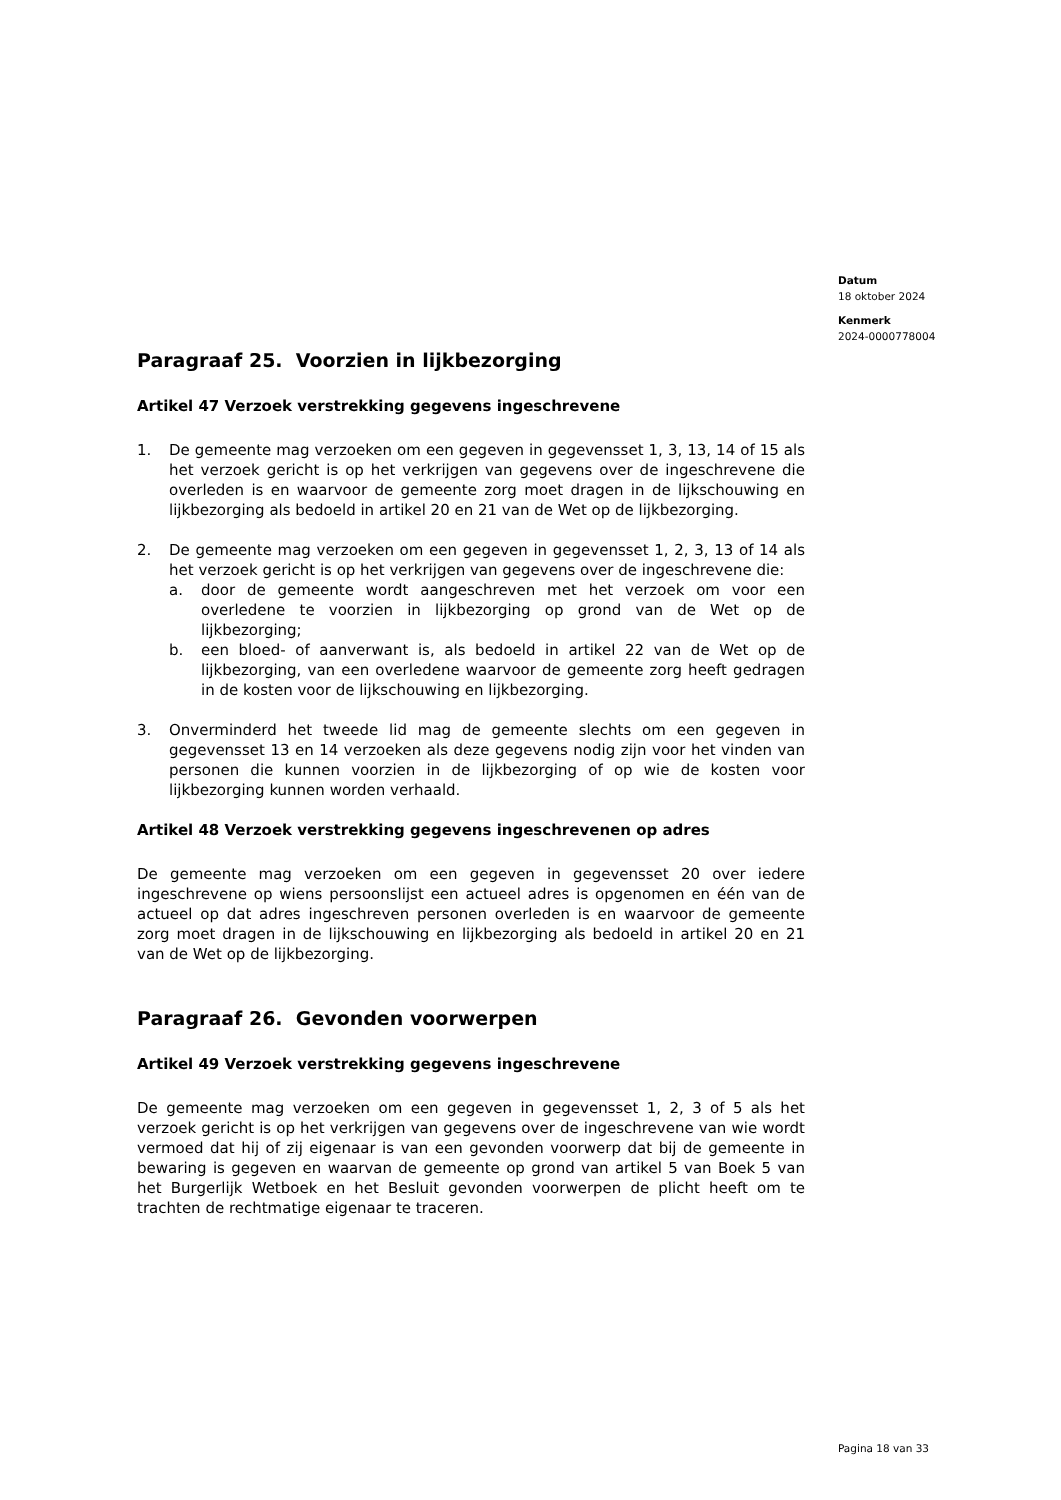Datum
18 oktober 2024
Kenmerk
2024-0000778004
Paragraaf 25. Voorzien in lijkbezorging
Artikel 47 Verzoek verstrekking gegevens ingeschrevene
1. De gemeente mag verzoeken om een gegeven in gegevensset 1, 3, 13, 14 of 15 als het verzoek gericht is op het verkrijgen van gegevens over de ingeschrevene die overleden is en waarvoor de gemeente zorg moet dragen in de lijkschouwing en lijkbezorging als bedoeld in artikel 20 en 21 van de Wet op de lijkbezorging.
2. De gemeente mag verzoeken om een gegeven in gegevensset 1, 2, 3, 13 of 14 als het verzoek gericht is op het verkrijgen van gegevens over de ingeschrevene die:
a. door de gemeente wordt aangeschreven met het verzoek om voor een overledene te voorzien in lijkbezorging op grond van de Wet op de lijkbezorging;
b. een bloed- of aanverwant is, als bedoeld in artikel 22 van de Wet op de lijkbezorging, van een overledene waarvoor de gemeente zorg heeft gedragen in de kosten voor de lijkschouwing en lijkbezorging.
3. Onverminderd het tweede lid mag de gemeente slechts om een gegeven in gegevensset 13 en 14 verzoeken als deze gegevens nodig zijn voor het vinden van personen die kunnen voorzien in de lijkbezorging of op wie de kosten voor lijkbezorging kunnen worden verhaald.
Artikel 48 Verzoek verstrekking gegevens ingeschrevenen op adres
De gemeente mag verzoeken om een gegeven in gegevensset 20 over iedere ingeschrevene op wiens persoonslijst een actueel adres is opgenomen en één van de actueel op dat adres ingeschreven personen overleden is en waarvoor de gemeente zorg moet dragen in de lijkschouwing en lijkbezorging als bedoeld in artikel 20 en 21 van de Wet op de lijkbezorging.
Paragraaf 26. Gevonden voorwerpen
Artikel 49 Verzoek verstrekking gegevens ingeschrevene
De gemeente mag verzoeken om een gegeven in gegevensset 1, 2, 3 of 5 als het verzoek gericht is op het verkrijgen van gegevens over de ingeschrevene van wie wordt vermoed dat hij of zij eigenaar is van een gevonden voorwerp dat bij de gemeente in bewaring is gegeven en waarvan de gemeente op grond van artikel 5 van Boek 5 van het Burgerlijk Wetboek en het Besluit gevonden voorwerpen de plicht heeft om te trachten de rechtmatige eigenaar te traceren.
Pagina 18 van 33